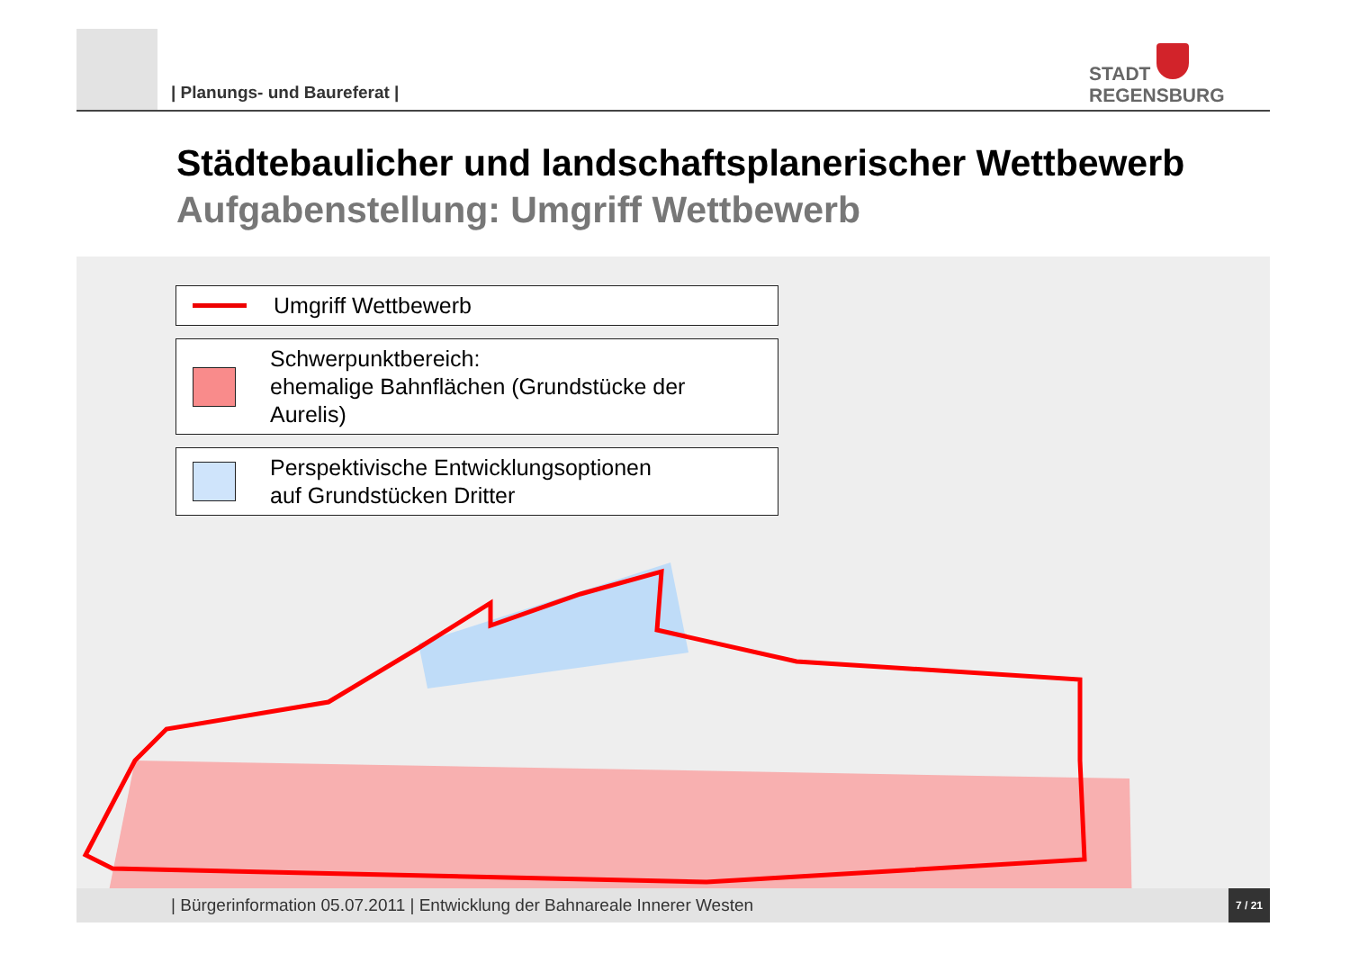| Planungs- und Baureferat |
STADT
REGENSBURG
Städtebaulicher und landschaftsplanerischer Wettbewerb
Aufgabenstellung: Umgriff Wettbewerb
Umgriff Wettbewerb
Schwerpunktbereich:
ehemalige Bahnflächen (Grundstücke der Aurelis)
Perspektivische Entwicklungsoptionen
auf Grundstücken Dritter
| Bürgerinformation 05.07.2011 | Entwicklung der Bahnareale Innerer Westen
7 / 21